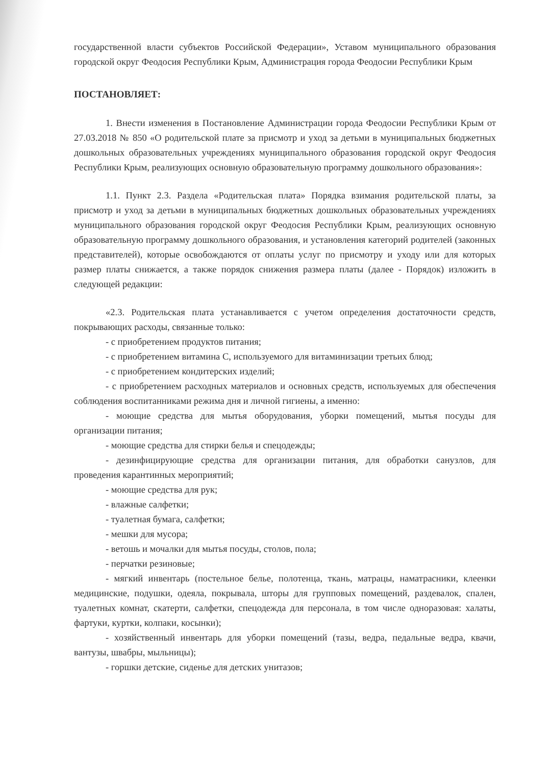государственной власти субъектов Российской Федерации», Уставом муниципального образования городской округ Феодосия Республики Крым, Администрация города Феодосии Республики Крым
ПОСТАНОВЛЯЕТ:
1. Внести изменения в Постановление Администрации города Феодосии Республики Крым от 27.03.2018 № 850 «О родительской плате за присмотр и уход за детьми в муниципальных бюджетных дошкольных образовательных учреждениях муниципального образования городской округ Феодосия Республики Крым, реализующих основную образовательную программу дошкольного образования»:
1.1. Пункт 2.3. Раздела «Родительская плата» Порядка взимания родительской платы, за присмотр и уход за детьми в муниципальных бюджетных дошкольных образовательных учреждениях муниципального образования городской округ Феодосия Республики Крым, реализующих основную образовательную программу дошкольного образования, и установления категорий родителей (законных представителей), которые освобождаются от оплаты услуг по присмотру и уходу или для которых размер платы снижается, а также порядок снижения размера платы (далее - Порядок) изложить в следующей редакции:
«2.3. Родительская плата устанавливается с учетом определения достаточности средств, покрывающих расходы, связанные только:
- с приобретением продуктов питания;
- с приобретением витамина С, используемого для витаминизации третьих блюд;
- с приобретением кондитерских изделий;
- с приобретением расходных материалов и основных средств, используемых для обеспечения соблюдения воспитанниками режима дня и личной гигиены, а именно:
- моющие средства для мытья оборудования, уборки помещений, мытья посуды для организации питания;
- моющие средства для стирки белья и спецодежды;
- дезинфицирующие средства для организации питания, для обработки санузлов, для проведения карантинных мероприятий;
- моющие средства для рук;
- влажные салфетки;
- туалетная бумага, салфетки;
- мешки для мусора;
- ветошь и мочалки для мытья посуды, столов, пола;
- перчатки резиновые;
- мягкий инвентарь (постельное белье, полотенца, ткань, матрацы, наматрасники, клеенки медицинские, подушки, одеяла, покрывала, шторы для групповых помещений, раздевалок, спален, туалетных комнат, скатерти, салфетки, спецодежда для персонала, в том числе одноразовая: халаты, фартуки, куртки, колпаки, косынки);
- хозяйственный инвентарь для уборки помещений (тазы, ведра, педальные ведра, квачи, вантузы, швабры, мыльницы);
- горшки детские, сиденье для детских унитазов;